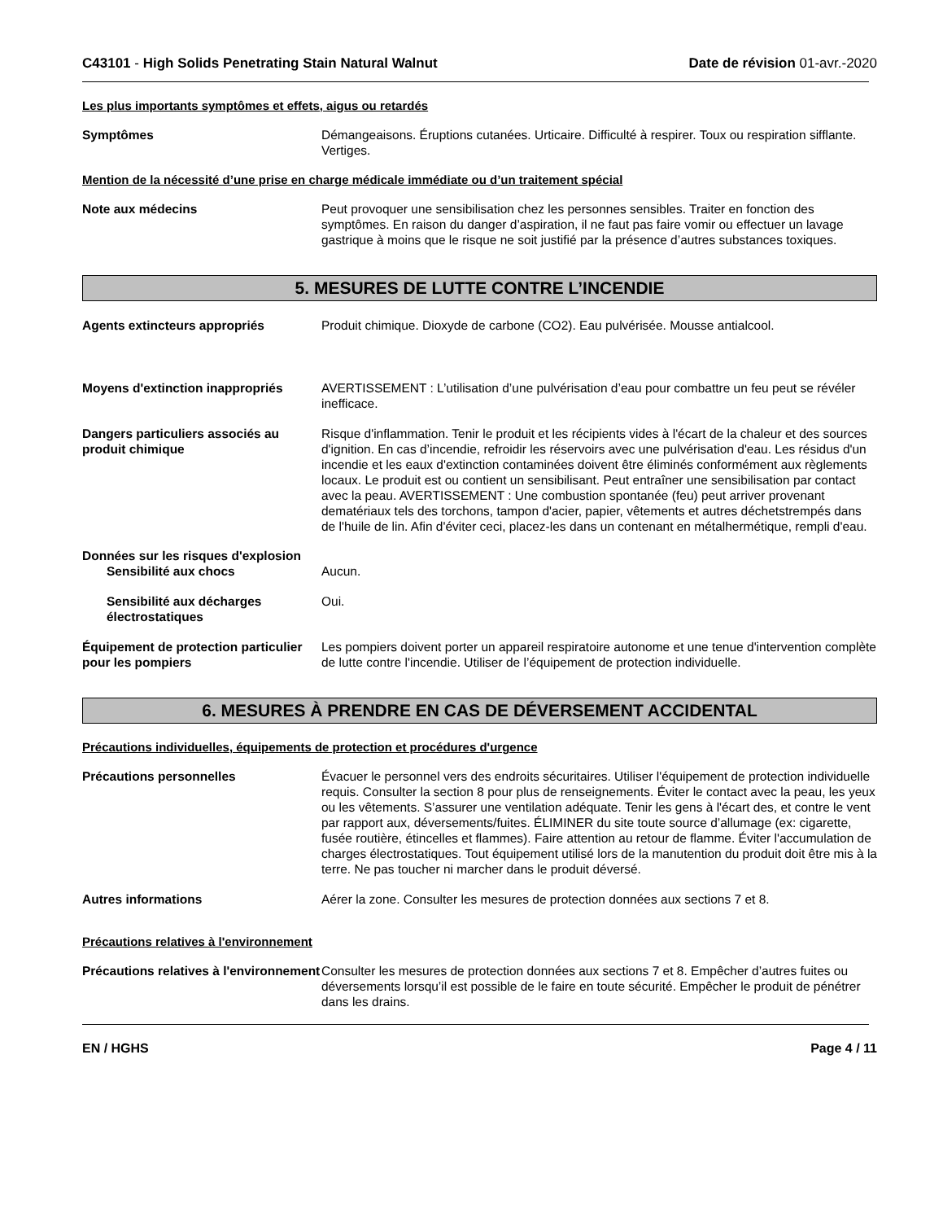C43101 - High Solids Penetrating Stain Natural Walnut
Date de révision 01-avr.-2020
Les plus importants symptômes et effets, aigus ou retardés
Symptômes Démangeaisons. Éruptions cutanées. Urticaire. Difficulté à respirer. Toux ou respiration sifflante. Vertiges.
Mention de la nécessité d’une prise en charge médicale immédiate ou d’un traitement spécial
Note aux médecins Peut provoquer une sensibilisation chez les personnes sensibles. Traiter en fonction des symptômes. En raison du danger d’aspiration, il ne faut pas faire vomir ou effectuer un lavage gastrique à moins que le risque ne soit justifié par la présence d’autres substances toxiques.
5. MESURES DE LUTTE CONTRE L’INCENDIE
Agents extincteurs appropriés Produit chimique. Dioxyde de carbone (CO2). Eau pulvérisée. Mousse antialcool.
Moyens d'extinction inappropriés
AVERTISSEMENT : L’utilisation d’une pulvérisation d’eau pour combattre un feu peut se révéler inefficace.
Dangers particuliers associés au produit chimique
Risque d'inflammation. Tenir le produit et les récipients vides à l'écart de la chaleur et des sources d'ignition. En cas d’incendie, refroidir les réservoirs avec une pulvérisation d'eau. Les résidus d'un incendie et les eaux d'extinction contaminées doivent être éliminés conformément aux règlements locaux. Le produit est ou contient un sensibilisant. Peut entraîner une sensibilisation par contact avec la peau. AVERTISSEMENT : Une combustion spontanée (feu) peut arriver provenant dematériaux tels des torchons, tampon d'acier, papier, vêtements et autres déchetstrempés dans de l'huile de lin. Afin d'éviter ceci, placez-les dans un contenant en métalhermétique, rempli d'eau.
Données sur les risques d'explosion
Sensibilité aux chocs Aucun.
Sensibilité aux décharges électrostatiques
Oui.
Équipement de protection particulier pour les pompiers
Les pompiers doivent porter un appareil respiratoire autonome et une tenue d'intervention complète de lutte contre l'incendie. Utiliser de l’équipement de protection individuelle.
6. MESURES À PRENDRE EN CAS DE DÉVERSEMENT ACCIDENTAL
Précautions individuelles, équipements de protection et procédures d'urgence
Précautions personnelles Évacuer le personnel vers des endroits sécuritaires. Utiliser l'équipement de protection individuelle requis. Consulter la section 8 pour plus de renseignements. Éviter le contact avec la peau, les yeux ou les vêtements. S’assurer une ventilation adéquate. Tenir les gens à l'écart des, et contre le vent par rapport aux, déversements/fuites. ÉLIMINER du site toute source d’allumage (ex: cigarette, fusée routière, étincelles et flammes). Faire attention au retour de flamme. Éviter l'accumulation de charges électrostatiques. Tout équipement utilisé lors de la manutention du produit doit être mis à la terre. Ne pas toucher ni marcher dans le produit déversé.
Autres informations Aérer la zone. Consulter les mesures de protection données aux sections 7 et 8.
Précautions relatives à l'environnement
Précautions relatives à l'environnement
Consulter les mesures de protection données aux sections 7 et 8. Empêcher d’autres fuites ou déversements lorsqu’il est possible de le faire en toute sécurité. Empêcher le produit de pénétrer dans les drains.
EN / HGHS Page 4 / 11